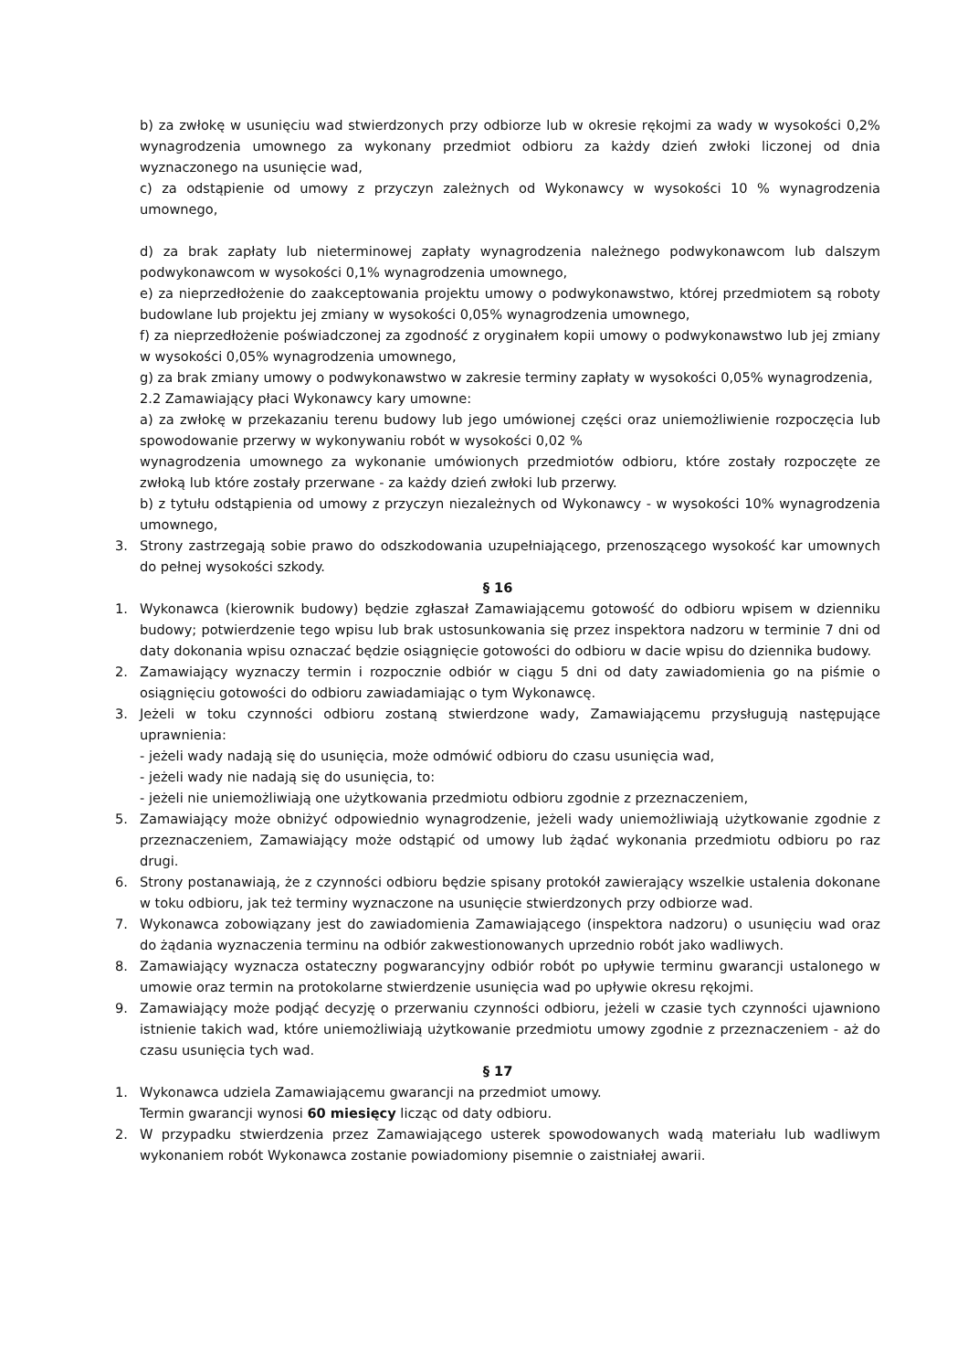b) za zwłokę w usunięciu wad stwierdzonych przy odbiorze lub w okresie rękojmi za wady w wysokości 0,2% wynagrodzenia umownego za wykonany przedmiot odbioru za każdy dzień zwłoki liczonej od dnia wyznaczonego na usunięcie wad,
c) za odstąpienie od umowy z przyczyn zależnych od Wykonawcy w wysokości 10 % wynagrodzenia umownego,
d) za brak zapłaty lub nieterminowej zapłaty wynagrodzenia należnego podwykonawcom lub dalszym podwykonawcom w wysokości 0,1% wynagrodzenia umownego,
e) za nieprzedłożenie do zaakceptowania projektu umowy o podwykonawstwo, której przedmiotem są roboty budowlane lub projektu jej zmiany w wysokości 0,05% wynagrodzenia umownego,
f) za nieprzedłożenie poświadczonej za zgodność z oryginałem kopii umowy o podwykonawstwo lub jej zmiany w wysokości 0,05% wynagrodzenia umownego,
g) za brak zmiany umowy o podwykonawstwo w zakresie terminy zapłaty w wysokości 0,05% wynagrodzenia,
2.2 Zamawiający płaci Wykonawcy kary umowne:
a) za zwłokę w przekazaniu terenu budowy lub jego umówionej części oraz uniemożliwienie rozpoczęcia lub spowodowanie przerwy w wykonywaniu robót w wysokości 0,02 %
wynagrodzenia umownego za wykonanie umówionych przedmiotów odbioru, które zostały rozpoczęte ze zwłoką lub które zostały przerwane - za każdy dzień zwłoki lub przerwy.
b) z tytułu odstąpienia od umowy z przyczyn niezależnych od Wykonawcy - w wysokości 10% wynagrodzenia umownego,
3. Strony zastrzegają sobie prawo do odszkodowania uzupełniającego, przenoszącego wysokość kar umownych do pełnej wysokości szkody.
§ 16
1. Wykonawca (kierownik budowy) będzie zgłaszał Zamawiającemu gotowość do odbioru wpisem w dzienniku budowy; potwierdzenie tego wpisu lub brak ustosunkowania się przez inspektora nadzoru w terminie 7 dni od daty dokonania wpisu oznaczać będzie osiągnięcie gotowości do odbioru w dacie wpisu do dziennika budowy.
2. Zamawiający wyznaczy termin i rozpocznie odbiór w ciągu 5 dni od daty zawiadomienia go na piśmie o osiągnięciu gotowości do odbioru zawiadamiając o tym Wykonawcę.
3. Jeżeli w toku czynności odbioru zostaną stwierdzone wady, Zamawiającemu przysługują następujące uprawnienia:
- jeżeli wady nadają się do usunięcia, może odmówić odbioru do czasu usunięcia wad,
- jeżeli wady nie nadają się do usunięcia, to:
- jeżeli nie uniemożliwiają one użytkowania przedmiotu odbioru zgodnie z przeznaczeniem,
5. Zamawiający może obniżyć odpowiednio wynagrodzenie, jeżeli wady uniemożliwiają użytkowanie zgodnie z przeznaczeniem, Zamawiający może odstąpić od umowy lub żądać wykonania przedmiotu odbioru po raz drugi.
6. Strony postanawiają, że z czynności odbioru będzie spisany protokół zawierający wszelkie ustalenia dokonane w toku odbioru, jak też terminy wyznaczone na usunięcie stwierdzonych przy odbiorze wad.
7. Wykonawca zobowiązany jest do zawiadomienia Zamawiającego (inspektora nadzoru) o usunięciu wad oraz do żądania wyznaczenia terminu na odbiór zakwestionowanych uprzednio robót jako wadliwych.
8. Zamawiający wyznacza ostateczny pogwarancyjny odbiór robót po upływie terminu gwarancji ustalonego w umowie oraz termin na protokolarne stwierdzenie usunięcia wad po upływie okresu rękojmi.
9. Zamawiający może podjąć decyzję o przerwaniu czynności odbioru, jeżeli w czasie tych czynności ujawniono istnienie takich wad, które uniemożliwiają użytkowanie przedmiotu umowy zgodnie z przeznaczeniem - aż do czasu usunięcia tych wad.
§ 17
1. Wykonawca udziela Zamawiającemu gwarancji na przedmiot umowy.
Termin gwarancji wynosi 60 miesięcy licząc od daty odbioru.
2. W przypadku stwierdzenia przez Zamawiającego usterek spowodowanych wadą materiału lub wadliwym wykonaniem robót Wykonawca zostanie powiadomiony pisemnie o zaistniałej awarii.